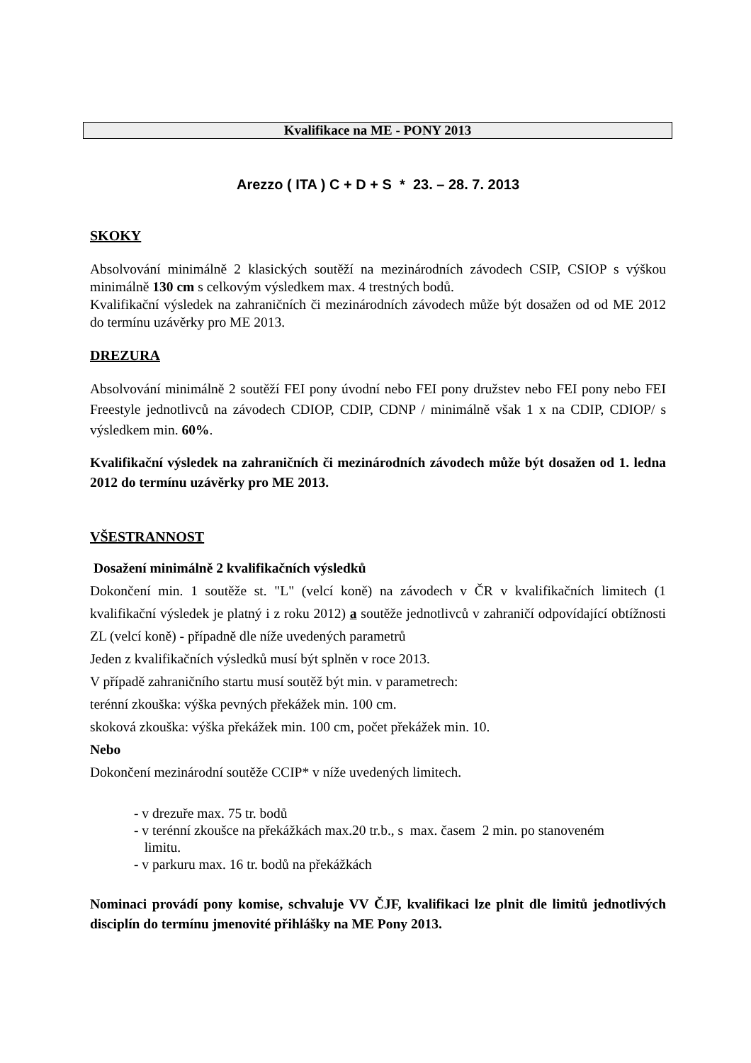Kvalifikace na ME - PONY 2013
Arezzo ( ITA ) C + D + S * 23. – 28. 7. 2013
SKOKY
Absolvování minimálně 2 klasických soutěží na mezinárodních závodech CSIP, CSIOP s výškou minimálně 130 cm s celkovým výsledkem max. 4 trestných bodů.
Kvalifikační výsledek na zahraničních či mezinárodních závodech může být dosažen od od ME 2012 do termínu uzávěrky pro ME 2013.
DREZURA
Absolvování minimálně 2 soutěží FEI pony úvodní nebo FEI pony družstev nebo FEI pony nebo FEI Freestyle jednotlivců na závodech CDIOP, CDIP, CDNP / minimálně však 1 x na CDIP, CDIOP/ s výsledkem min. 60%.
Kvalifikační výsledek na zahraničních či mezinárodních závodech může být dosažen od 1. ledna 2012 do termínu uzávěrky pro ME 2013.
VŠESTRANNOST
Dosažení minimálně 2 kvalifikačních výsledků
Dokončení min. 1 soutěže st. "L" (velcí koně) na závodech v ČR v kvalifikačních limitech (1 kvalifikační výsledek je platný i z roku 2012) a soutěže jednotlivců v zahraničí odpovídající obtížnosti ZL (velcí koně) - případně dle níže uvedených parametrů
Jeden z kvalifikačních výsledků musí být splněn v roce 2013.
V případě zahraničního startu musí soutěž být min. v parametrech:
terénní zkouška: výška pevných překážek min. 100 cm.
skoková zkouška: výška překážek min. 100 cm, počet překážek min. 10.
Nebo
Dokončení mezinárodní soutěže CCIP* v níže uvedených limitech.
- v drezuře max. 75 tr. bodů
- v terénní zkoušce na překážkách max.20 tr.b., s max. časem 2 min. po stanoveném
limitu.
- v parkuru max. 16 tr. bodů na překážkách
Nominaci provádí pony komise, schvaluje VV ČJF, kvalifikaci lze plnit dle limitů jednotlivých disciplín do termínu jmenovité přihlášky na ME Pony 2013.